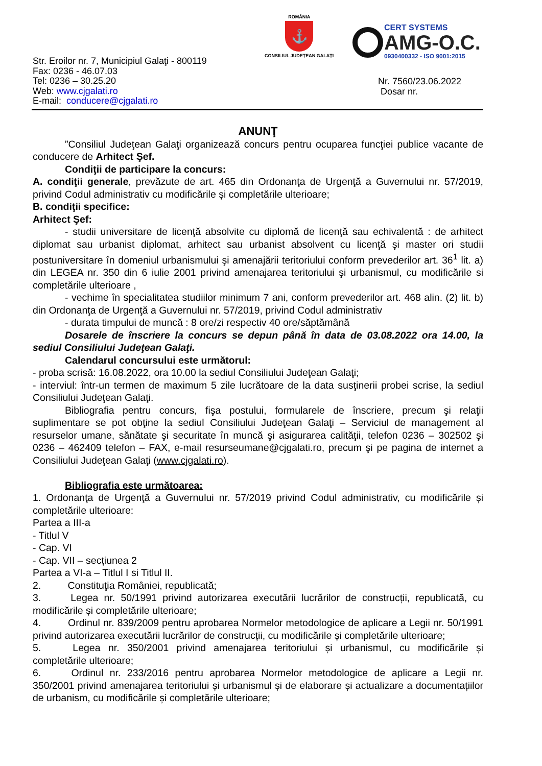ROMÂNIA
⚓
CONSILIUL JUDEȚEAN GALAȚI
CERT SYSTEMS
AMG-O.C.
0930400332 - ISO 9001:2015
Str. Eroilor nr. 7, Municipiul Galaţi - 800119
Fax: 0236 - 46.07.03
Tel: 0236 – 30.25.20
Web: www.cjgalati.ro
E-mail: conducere@cjgalati.ro
Nr. 7560/23.06.2022
Dosar nr.
ANUNŢ
”Consiliul Judeţean Galaţi organizează concurs pentru ocuparea funcţiei publice vacante de conducere de Arhitect Şef.
Condiţii de participare la concurs:
A. condiţii generale, prevăzute de art. 465 din Ordonanţa de Urgenţă a Guvernului nr. 57/2019, privind Codul administrativ cu modificările și completările ulterioare;
B. condiţii specifice:
Arhitect Şef:
- studii universitare de licenţă absolvite cu diplomă de licenţă sau echivalentă : de arhitect diplomat sau urbanist diplomat, arhitect sau urbanist absolvent cu licenţă şi master ori studii postuniversitare în domeniul urbanismului şi amenajării teritoriului conform prevederilor art. 36<sup>1</sup> lit. a) din LEGEA nr. 350 din 6 iulie 2001 privind amenajarea teritoriului şi urbanismul, cu modificările si completările ulterioare ,
- vechime în specialitatea studiilor minimum 7 ani, conform prevederilor art. 468 alin. (2) lit. b) din Ordonanţa de Urgenţă a Guvernului nr. 57/2019, privind Codul administrativ
- durata timpului de muncă : 8 ore/zi respectiv 40 ore/săptămână
Dosarele de înscriere la concurs se depun până în data de 03.08.2022 ora 14.00, la sediul Consiliului Judeţean Galaţi.
Calendarul concursului este următorul:
- proba scrisă: 16.08.2022, ora 10.00 la sediul Consiliului Judeţean Galaţi;
- interviul: într-un termen de maximum 5 zile lucrătoare de la data susţinerii probei scrise, la sediul Consiliului Judeţean Galaţi.
Bibliografia pentru concurs, fişa postului, formularele de înscriere, precum şi relaţii suplimentare se pot obţine la sediul Consiliului Judeţean Galaţi – Serviciul de management al resurselor umane, sănătate şi securitate în muncă şi asigurarea calităţii, telefon 0236 – 302502 şi 0236 – 462409 telefon – FAX, e-mail resurseumane@cjgalati.ro, precum şi pe pagina de internet a Consiliului Judeţean Galaţi (www.cjgalati.ro).
Bibliografia este următoarea:
1. Ordonanţa de Urgenţă a Guvernului nr. 57/2019 privind Codul administrativ, cu modificările și completările ulterioare:
Partea a III-a
- Titlul V
- Cap. VI
- Cap. VII – secțiunea 2
Partea a VI-a – Titlul I si Titlul II.
2. Constituţia României, republicată;
3. Legea nr. 50/1991 privind autorizarea executării lucrărilor de construcții, republicată, cu modificările și completările ulterioare;
4. Ordinul nr. 839/2009 pentru aprobarea Normelor metodologice de aplicare a Legii nr. 50/1991 privind autorizarea executării lucrărilor de construcții, cu modificările și completările ulterioare;
5. Legea nr. 350/2001 privind amenajarea teritoriului și urbanismul, cu modificările și completările ulterioare;
6. Ordinul nr. 233/2016 pentru aprobarea Normelor metodologice de aplicare a Legii nr. 350/2001 privind amenajarea teritoriului și urbanismul și de elaborare și actualizare a documentațiilor de urbanism, cu modificările și completările ulterioare;